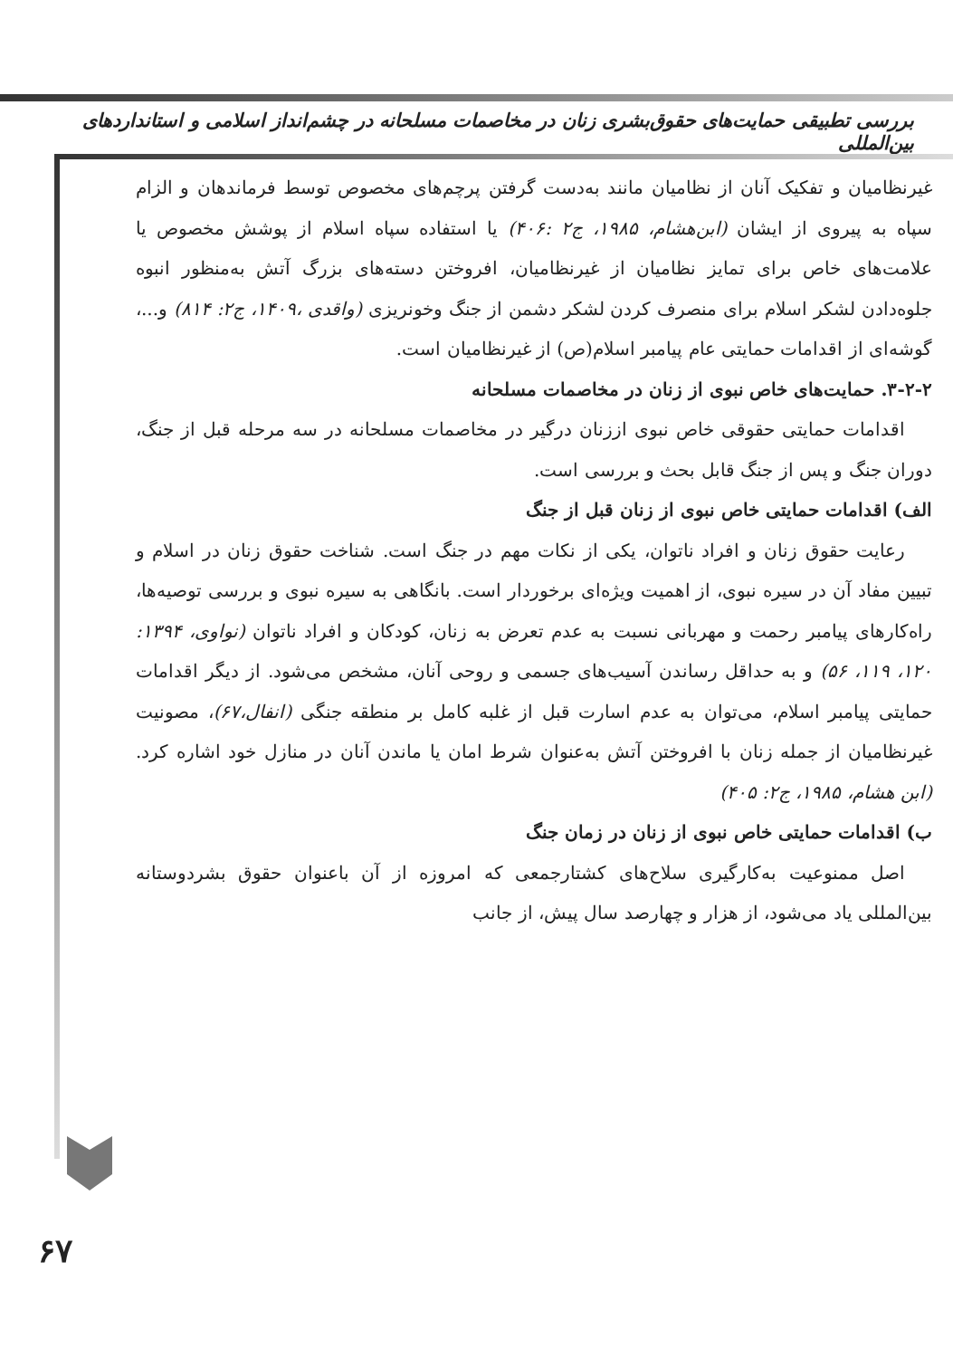بررسی تطبیقی حمایت‌های حقوق‌بشری زنان در مخاصمات مسلحانه در چشم‌انداز اسلامی و استانداردهای بین‌المللی
غیرنظامیان و تفکیک آنان از نظامیان مانند به‌دست گرفتن پرچم‌های مخصوص توسط فرماندهان و الزام سپاه به پیروی از ایشان (ابن‌هشام، ۱۹۸۵، ج۲ :۴۰۶) یا استفاده سپاه اسلام از پوشش مخصوص یا علامت‌های خاص برای تمایز نظامیان از غیرنظامیان، افروختن دسته‌های بزرگ آتش به‌منظور انبوه جلوه‌دادن لشکر اسلام برای منصرف کردن لشکر دشمن از جنگ وخونریزی (واقدی ،۱۴۰۹، ج۲: ۸۱۴) و...، گوشه‌ای از اقدامات حمایتی عام پیامبر اسلام(ص) از غیرنظامیان است.
۳-۲-۲. حمایت‌های خاص نبوی از زنان در مخاصمات مسلحانه
اقدامات حمایتی حقوقی خاص نبوی اززنان درگیر در مخاصمات مسلحانه در سه مرحله قبل از جنگ، دوران جنگ و پس از جنگ قابل بحث و بررسی است.
الف) اقدامات حمایتی خاص نبوی از زنان قبل از جنگ
رعایت حقوق زنان و افراد ناتوان، یکی از نکات مهم در جنگ است. شناخت حقوق زنان در اسلام و تبیین مفاد آن در سیره نبوی، از اهمیت ویژه‌ای برخوردار است. بانگاهی به سیره نبوی و بررسی توصیه‌ها، راه‌کارهای پیامبر رحمت و مهربانی نسبت به عدم تعرض به زنان، کودکان و افراد ناتوان (نواوی، ۱۳۹۴: ۱۲۰، ۱۱۹، ۵۶) و به حداقل رساندن آسیب‌های جسمی و روحی آنان، مشخص می‌شود. از دیگر اقدامات حمایتی پیامبر اسلام، می‌توان به عدم اسارت قبل از غلبه کامل بر منطقه جنگی (انفال،۶۷)، مصونیت غیرنظامیان از جمله زنان با افروختن آتش به‌عنوان شرط امان یا ماندن آنان در منازل خود اشاره کرد. (ابن هشام، ۱۹۸۵، ج۲: ۴۰۵)
ب) اقدامات حمایتی خاص نبوی از زنان در زمان جنگ
اصل ممنوعیت به‌کارگیری سلاح‌های کشتارجمعی که امروزه از آن باعنوان حقوق بشردوستانه بین‌المللی یاد می‌شود، از هزار و چهارصد سال پیش، از جانب
۶۷